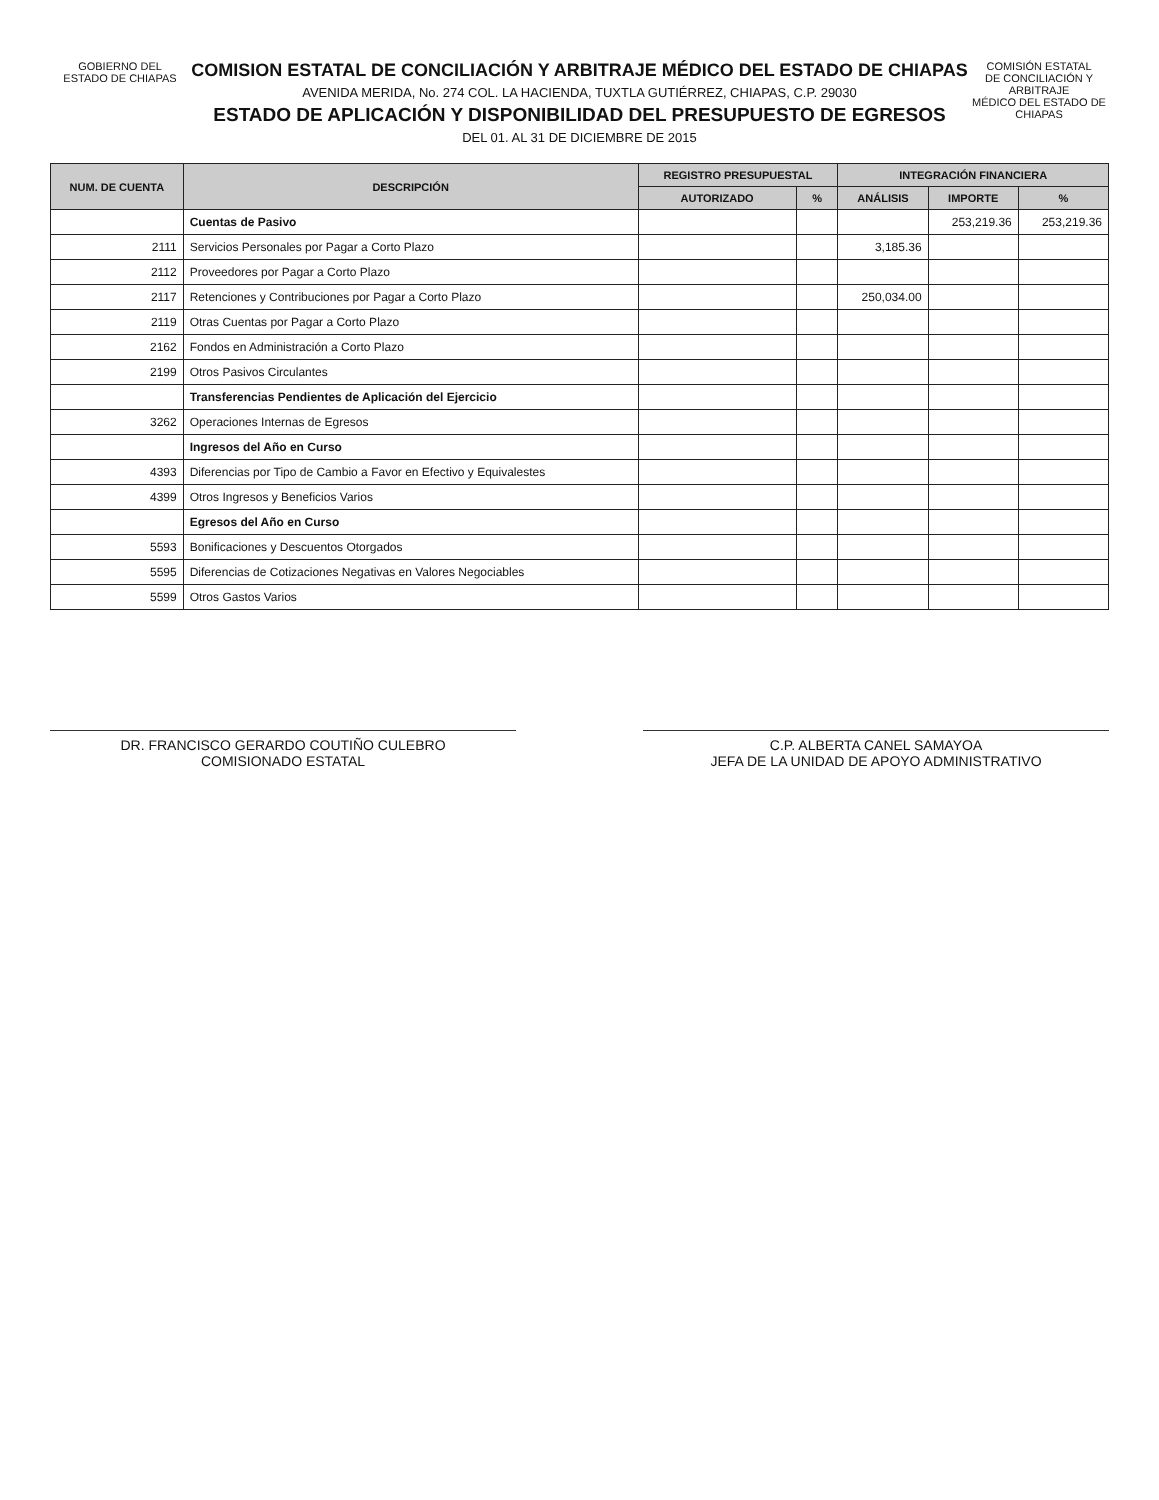GOBIERNO DEL
ESTADO DE CHIAPAS
COMISION ESTATAL DE CONCILIACIÓN Y ARBITRAJE MÉDICO DEL ESTADO DE CHIAPAS
AVENIDA MERIDA, No. 274 COL. LA HACIENDA, TUXTLA GUTIÉRREZ, CHIAPAS, C.P. 29030
ESTADO DE APLICACIÓN Y DISPONIBILIDAD DEL PRESUPUESTO DE EGRESOS
DEL 01. AL 31 DE DICIEMBRE DE 2015
COMISIÓN ESTATAL
DE CONCILIACIÓN Y ARBITRAJE
MÉDICO DEL ESTADO DE CHIAPAS
| NUM. DE CUENTA | DESCRIPCIÓN | REGISTRO PRESUPUESTAL | | INTEGRACIÓN FINANCIERA | | |
| --- | --- | --- | --- | --- | --- | --- |
| | | AUTORIZADO | % | ANÁLISIS | IMPORTE | % |
| | Cuentas de Pasivo | | | | 253,219.36 | 253,219.36 |
| 2111 | Servicios Personales por Pagar a Corto Plazo | | | 3,185.36 | | |
| 2112 | Proveedores por Pagar a Corto Plazo | | | | | |
| 2117 | Retenciones y Contribuciones por Pagar a Corto Plazo | | | 250,034.00 | | |
| 2119 | Otras Cuentas por Pagar a Corto Plazo | | | | | |
| 2162 | Fondos en Administración a Corto Plazo | | | | | |
| 2199 | Otros Pasivos Circulantes | | | | | |
| | Transferencias Pendientes de Aplicación del Ejercicio | | | | | |
| 3262 | Operaciones Internas de Egresos | | | | | |
| | Ingresos del Año en Curso | | | | | |
| 4393 | Diferencias por Tipo de Cambio a Favor en Efectivo y Equivalestes | | | | | |
| 4399 | Otros Ingresos y Beneficios Varios | | | | | |
| | Egresos del Año en Curso | | | | | |
| 5593 | Bonificaciones y Descuentos Otorgados | | | | | |
| 5595 | Diferencias de Cotizaciones Negativas en Valores Negociables | | | | | |
| 5599 | Otros Gastos Varios | | | | | |
DR. FRANCISCO GERARDO COUTIÑO CULEBRO
COMISIONADO ESTATAL
C.P. ALBERTA CANEL SAMAYOA
JEFA DE LA UNIDAD DE APOYO ADMINISTRATIVO